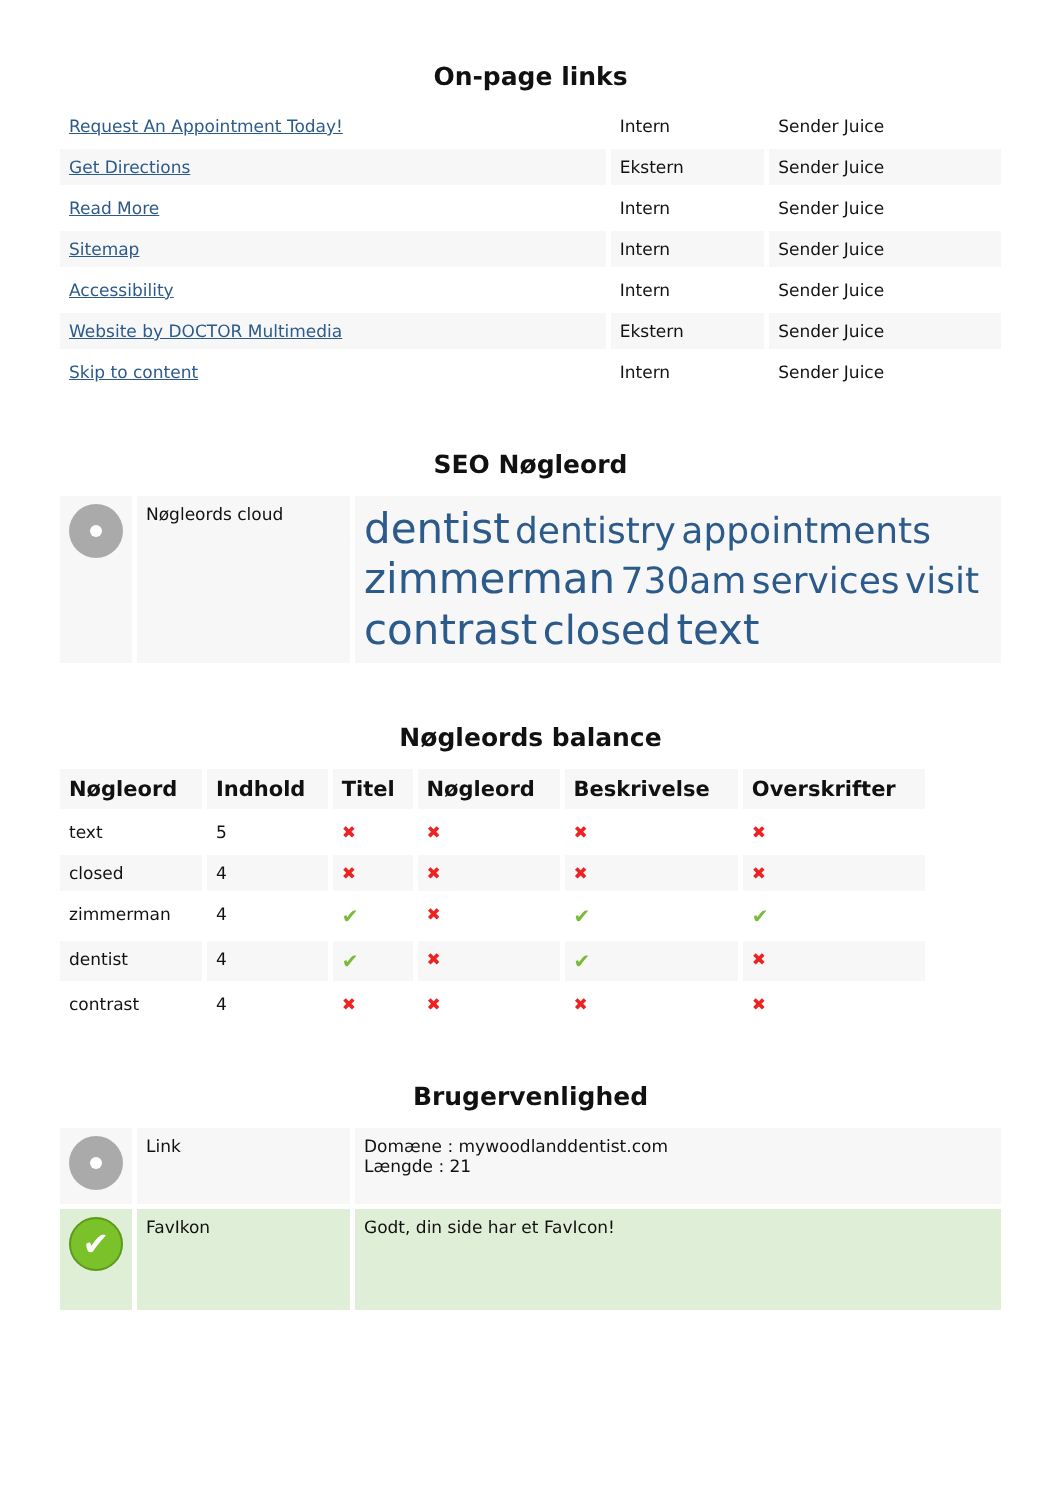On-page links
| Request An Appointment Today! | Intern | Sender Juice |
| Get Directions | Ekstern | Sender Juice |
| Read More | Intern | Sender Juice |
| Sitemap | Intern | Sender Juice |
| Accessibility | Intern | Sender Juice |
| Website by DOCTOR Multimedia | Ekstern | Sender Juice |
| Skip to content | Intern | Sender Juice |
SEO Nøgleord
| | Nøgleords cloud | dentist dentistry appointments zimmerman 730am services visit contrast closed text |
Nøgleords balance
| Nøgleord | Indhold | Titel | Nøgleord | Beskrivelse | Overskrifter |
| --- | --- | --- | --- | --- | --- |
| text | 5 | ✖ | ✖ | ✖ | ✖ |
| closed | 4 | ✖ | ✖ | ✖ | ✖ |
| zimmerman | 4 | ✔ | ✖ | ✔ | ✔ |
| dentist | 4 | ✔ | ✖ | ✔ | ✖ |
| contrast | 4 | ✖ | ✖ | ✖ | ✖ |
Brugervenlighed
| | Link | Domæne : mywoodlanddentist.com Længde : 21 |
| ✔ | FavIkon | Godt, din side har et FavIcon! |